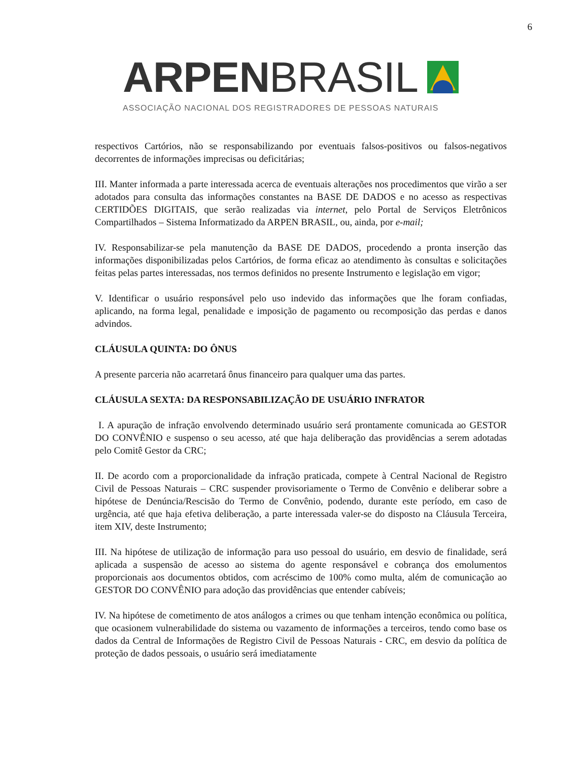6
ARPEN BRASIL
ASSOCIAÇÃO NACIONAL DOS REGISTRADORES DE PESSOAS NATURAIS
respectivos Cartórios, não se responsabilizando por eventuais falsos-positivos ou falsos-negativos decorrentes de informações imprecisas ou deficitárias;
III. Manter informada a parte interessada acerca de eventuais alterações nos procedimentos que virão a ser adotados para consulta das informações constantes na BASE DE DADOS e no acesso as respectivas CERTIDÕES DIGITAIS, que serão realizadas via internet, pelo Portal de Serviços Eletrônicos Compartilhados – Sistema Informatizado da ARPEN BRASIL, ou, ainda, por e-mail;
IV. Responsabilizar-se pela manutenção da BASE DE DADOS, procedendo a pronta inserção das informações disponibilizadas pelos Cartórios, de forma eficaz ao atendimento às consultas e solicitações feitas pelas partes interessadas, nos termos definidos no presente Instrumento e legislação em vigor;
V. Identificar o usuário responsável pelo uso indevido das informações que lhe foram confiadas, aplicando, na forma legal, penalidade e imposição de pagamento ou recomposição das perdas e danos advindos.
CLÁUSULA QUINTA: DO ÔNUS
A presente parceria não acarretará ônus financeiro para qualquer uma das partes.
CLÁUSULA SEXTA: DA RESPONSABILIZAÇÃO DE USUÁRIO INFRATOR
I. A apuração de infração envolvendo determinado usuário será prontamente comunicada ao GESTOR DO CONVÊNIO e suspenso o seu acesso, até que haja deliberação das providências a serem adotadas pelo Comitê Gestor da CRC;
II. De acordo com a proporcionalidade da infração praticada, compete à Central Nacional de Registro Civil de Pessoas Naturais – CRC suspender provisoriamente o Termo de Convênio e deliberar sobre a hipótese de Denúncia/Rescisão do Termo de Convênio, podendo, durante este período, em caso de urgência, até que haja efetiva deliberação, a parte interessada valer-se do disposto na Cláusula Terceira, item XIV, deste Instrumento;
III. Na hipótese de utilização de informação para uso pessoal do usuário, em desvio de finalidade, será aplicada a suspensão de acesso ao sistema do agente responsável e cobrança dos emolumentos proporcionais aos documentos obtidos, com acréscimo de 100% como multa, além de comunicação ao GESTOR DO CONVÊNIO para adoção das providências que entender cabíveis;
IV. Na hipótese de cometimento de atos análogos a crimes ou que tenham intenção econômica ou política, que ocasionem vulnerabilidade do sistema ou vazamento de informações a terceiros, tendo como base os dados da Central de Informações de Registro Civil de Pessoas Naturais - CRC, em desvio da política de proteção de dados pessoais, o usuário será imediatamente